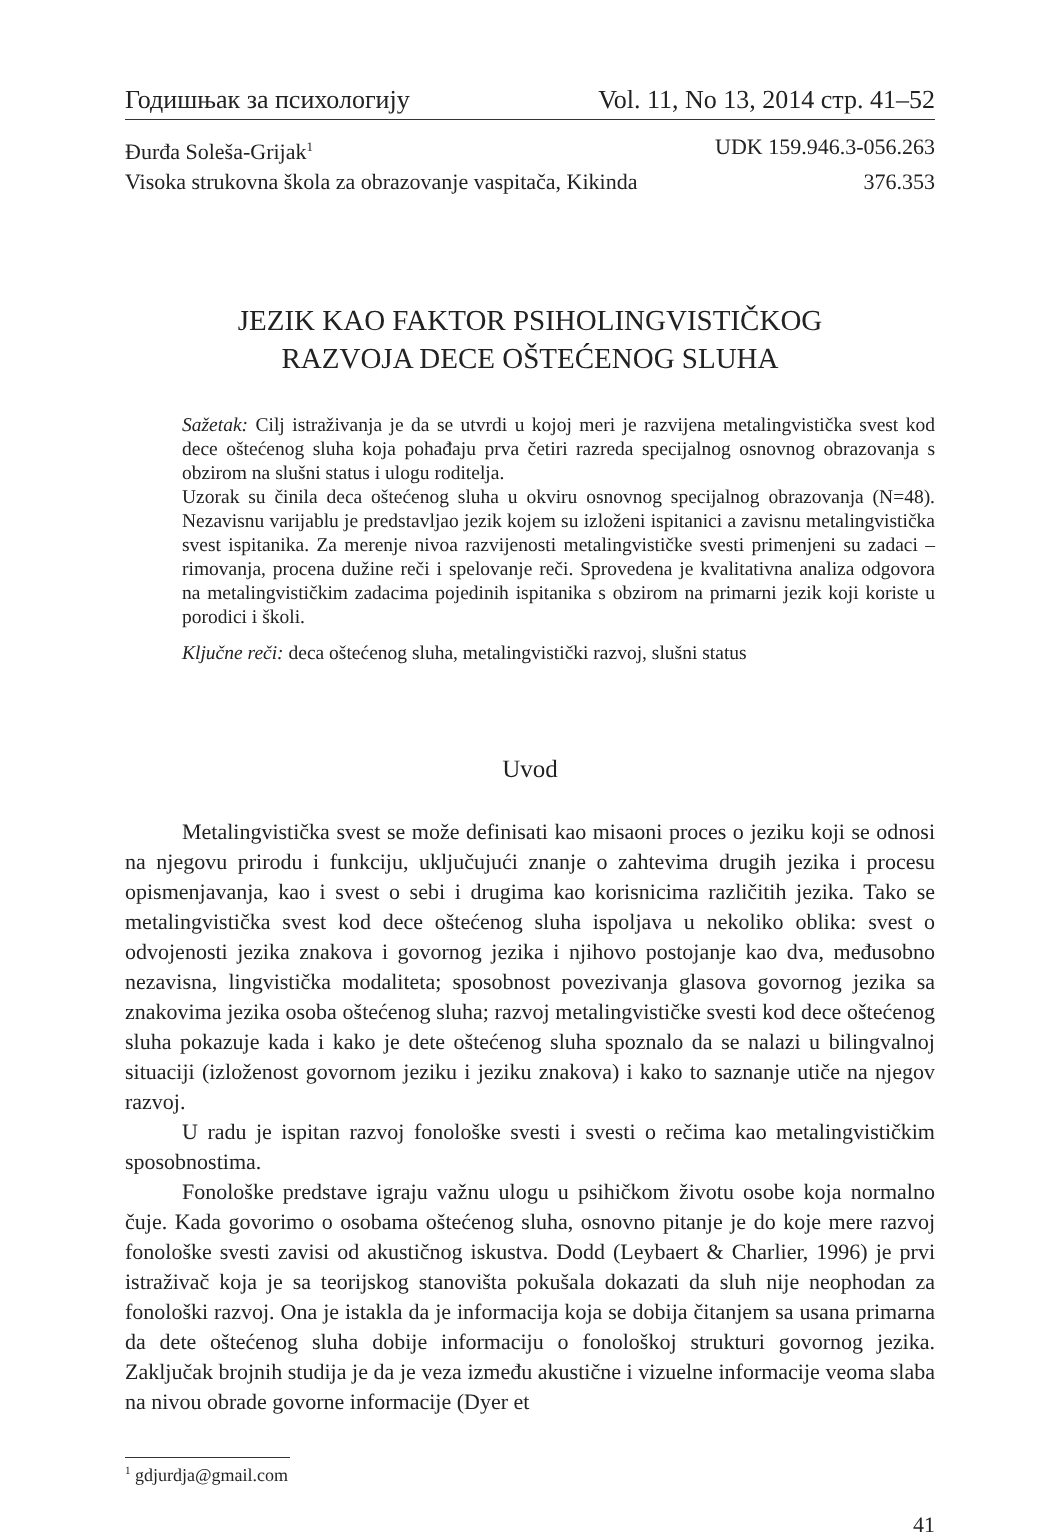Годишњак за психологију Vol. 11, No 13, 2014 стр. 41–52
Đurđa Soleša-Grijak<sup>1</sup> UDK 159.946.3-056.263
Visoka strukovna škola za obrazovanje vaspitača, Kikinda 376.353
JEZIK KAO FAKTOR PSIHOLINGVISTIČKOG
RAZVOJA DECE OŠTEĆENOG SLUHA
Sažetak: Cilj istraživanja je da se utvrdi u kojoj meri je razvijena metalingvistička svest kod dece oštećenog sluha koja pohađaju prva četiri razreda specijalnog osnovnog obrazovanja s obzirom na slušni status i ulogu roditelja.
Uzorak su činila deca oštećenog sluha u okviru osnovnog specijalnog obrazovanja (N=48). Nezavisnu varijablu je predstavljao jezik kojem su izloženi ispitanici a zavisnu metalingvistička svest ispitanika. Za merenje nivoa razvijenosti metalingvističke svesti primenjeni su zadaci – rimovanja, procena dužine reči i spelovanje reči. Sprovedena je kvalitativna analiza odgovora na metalingvističkim zadacima pojedinih ispitanika s obzirom na primarni jezik koji koriste u porodici i školi.
Ključne reči: deca oštećenog sluha, metalingvistički razvoj, slušni status
Uvod
Metalingvistička svest se može definisati kao misaoni proces o jeziku koji se odnosi na njegovu prirodu i funkciju, uključujući znanje o zahtevima drugih jezika i procesu opismenjavanja, kao i svest o sebi i drugima kao korisnicima različitih jezika. Tako se metalingvistička svest kod dece oštećenog sluha ispoljava u nekoliko oblika: svest o odvojenosti jezika znakova i govornog jezika i njihovo postojanje kao dva, međusobno nezavisna, lingvistička modaliteta; sposobnost povezivanja glasova govornog jezika sa znakovima jezika osoba oštećenog sluha; razvoj metalingvističke svesti kod dece oštećenog sluha pokazuje kada i kako je dete oštećenog sluha spoznalo da se nalazi u bilingvalnoj situaciji (izloženost govornom jeziku i jeziku znakova) i kako to saznanje utiče na njegov razvoj.
U radu je ispitan razvoj fonološke svesti i svesti o rečima kao metalingvističkim sposobnostima.
Fonološke predstave igraju važnu ulogu u psihičkom životu osobe koja normalno čuje. Kada govorimo o osobama oštećenog sluha, osnovno pitanje je do koje mere razvoj fonološke svesti zavisi od akustičnog iskustva. Dodd (Leybaert & Charlier, 1996) je prvi istraživač koja je sa teorijskog stanovišta pokušala dokazati da sluh nije neophodan za fonološki razvoj. Ona je istakla da je informacija koja se dobija čitanjem sa usana primarna da dete oštećenog sluha dobije informaciju o fonološkoj strukturi govornog jezika. Zaključak brojnih studija je da je veza između akustične i vizuelne informacije veoma slaba na nivou obrade govorne informacije (Dyer et
<sup>1</sup> gdjurdja@gmail.com
41